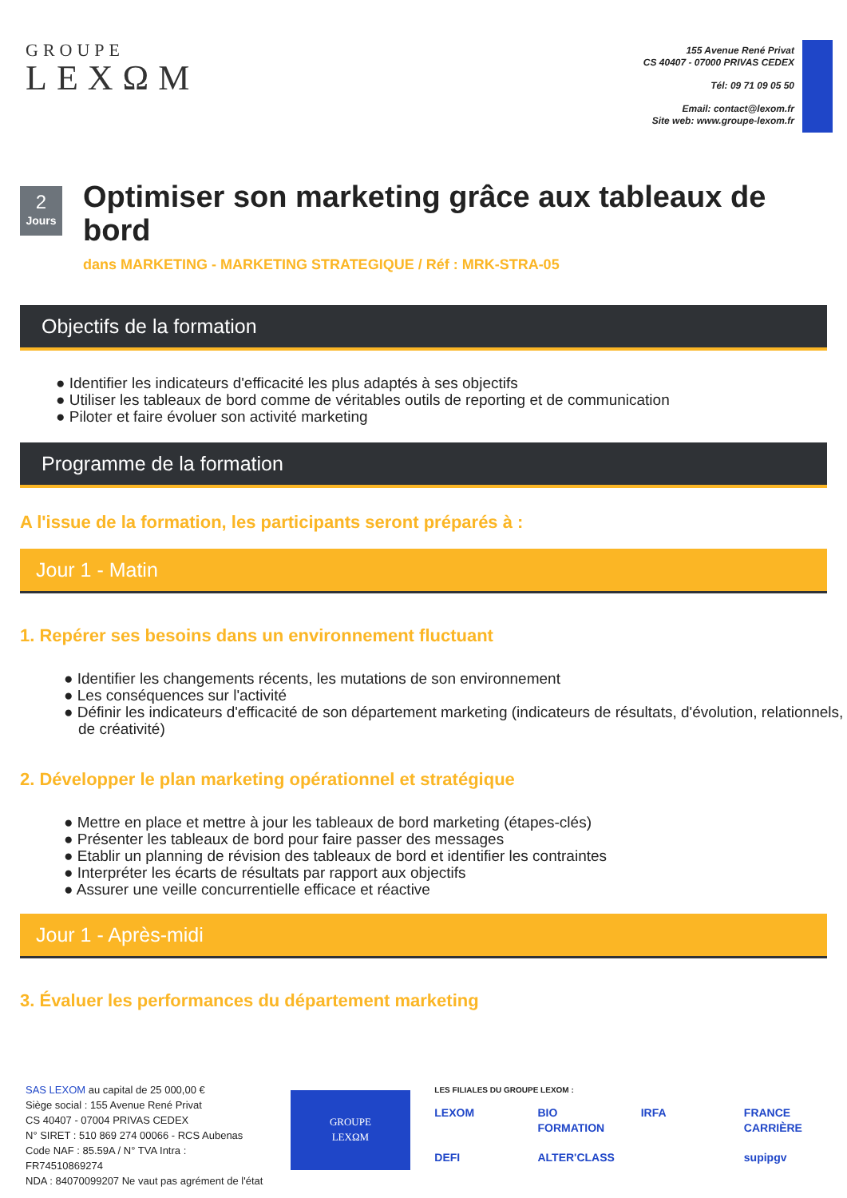GROUPE
LEXΩM
155 Avenue René Privat
CS 40407 - 07000 PRIVAS CEDEX
Tél: 09 71 09 05 50
Email: contact@lexom.fr
Site web: www.groupe-lexom.fr
2
Jours
Optimiser son marketing grâce aux tableaux de bord
dans MARKETING - MARKETING STRATEGIQUE / Réf : MRK-STRA-05
Objectifs de la formation
● Identifier les indicateurs d'efficacité les plus adaptés à ses objectifs
● Utiliser les tableaux de bord comme de véritables outils de reporting et de communication
● Piloter et faire évoluer son activité marketing
Programme de la formation
A l'issue de la formation, les participants seront préparés à :
Jour 1 - Matin
1. Repérer ses besoins dans un environnement fluctuant
● Identifier les changements récents, les mutations de son environnement
● Les conséquences sur l'activité
● Définir les indicateurs d'efficacité de son département marketing (indicateurs de résultats, d'évolution, relationnels, de créativité)
2. Développer le plan marketing opérationnel et stratégique
● Mettre en place et mettre à jour les tableaux de bord marketing (étapes-clés)
● Présenter les tableaux de bord pour faire passer des messages
● Etablir un planning de révision des tableaux de bord et identifier les contraintes
● Interpréter les écarts de résultats par rapport aux objectifs
● Assurer une veille concurrentielle efficace et réactive
Jour 1 - Après-midi
3. Évaluer les performances du département marketing
SAS LEXOM au capital de 25 000,00 €
Siège social : 155 Avenue René Privat
CS 40407 - 07004 PRIVAS CEDEX
N° SIRET : 510 869 274 00066 - RCS Aubenas
Code NAF : 85.59A / N° TVA Intra : FR74510869274
NDA : 84070099207 Ne vaut pas agrément de l'état
GROUPE
LEXΩM
LES FILIALES DU GROUPE LEXOM :
LEXOM BIO FORMATION IRFA FRANCE CARRIÈRE DEFI ALTER'CLASS supipgv